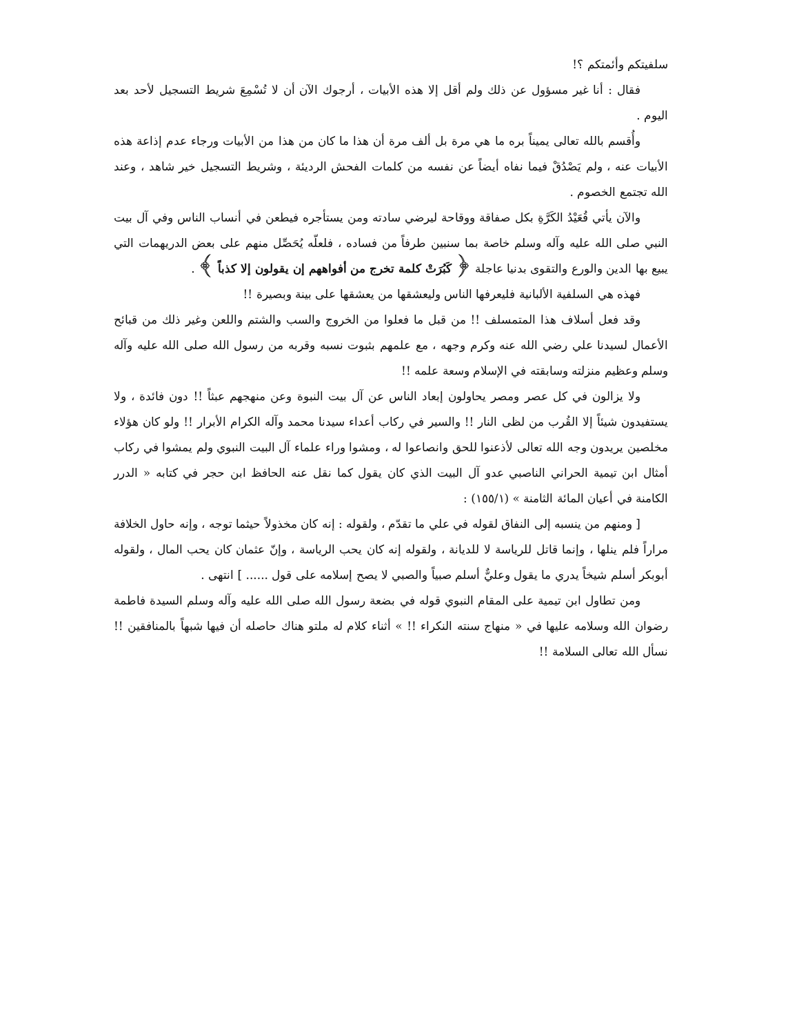سلفيتكم وأئمتكم ؟!
فقال : أنا غير مسؤول عن ذلك ولم أقل إلا هذه الأبيات ، أرجوك الآن أن لا تُسْمِعَ شريط التسجيل لأحد بعد اليوم .
وأُقسم بالله تعالى يميناً بره ما هي مرة بل ألف مرة أن هذا ما كان من هذا من الأبيات ورجاء عدم إذاعة هذه الأبيات عنه ، ولم يَصْدُقْ فيما نفاه أيضاً عن نفسه من كلمات الفحش الرديئة ، وشريط التسجيل خير شاهد ، وعند الله تجتمع الخصوم .
والآن يأتي قُعَيْدُ الكَرَّةِ بكل صفاقة ووقاحة ليرضي سادته ومن يستأجره فيطعن في أنساب الناس وفي آل بيت النبي صلى الله عليه وآله وسلم خاصة بما سنبين طرفاً من فساده ، فلعلّه يُحَصِّل منهم على بعض الدريهمات التي يبيع بها الدين والورع والتقوى بدنيا عاجلة ﴿ كَبُرَتْ كلمة تخرج من أفواههم إن يقولون إلا كذباً ﴾ .
فهذه هي السلفية الألبانية فليعرفها الناس وليعشقها من يعشقها على بينة وبصيرة !!
وقد فعل أسلاف هذا المتمسلف !! من قبل ما فعلوا من الخروج والسب والشتم واللعن وغير ذلك من قبائح الأعمال لسيدنا علي رضي الله عنه وكرم وجهه ، مع علمهم بثبوت نسبه وقربه من رسول الله صلى الله عليه وآله وسلم وعظيم منزلته وسابقته في الإسلام وسعة علمه !!
ولا يزالون في كل عصر ومصر يحاولون إبعاد الناس عن آل بيت النبوة وعن منهجهم عبثاً !! دون فائدة ، ولا يستفيدون شيئاً إلا القُرب من لظى النار !! والسير في ركاب أعداء سيدنا محمد وآله الكرام الأبرار !! ولو كان هؤلاء مخلصين يريدون وجه الله تعالى لأذعنوا للحق وانصاعوا له ، ومشوا وراء علماء آل البيت النبوي ولم يمشوا في ركاب أمثال ابن تيمية الحراني الناصبي عدو آل البيت الذي كان يقول كما نقل عنه الحافظ ابن حجر في كتابه « الدرر الكامنة في أعيان المائة الثامنة » (١٥٥/١) :
[ ومنهم من ينسبه إلى النفاق لقوله في علي ما تقدّم ، ولقوله : إنه كان مخذولاً حيثما توجه ، وإنه حاول الخلافة مراراً فلم ينلها ، وإنما قاتل للرياسة لا للديانة ، ولقوله إنه كان يحب الرياسة ، وإنّ عثمان كان يحب المال ، ولقوله أبوبكر أسلم شيخاً يدري ما يقول وعليٌّ أسلم صبياً والصبي لا يصح إسلامه على قول ...... ] انتهى .
ومن تطاول ابن تيمية على المقام النبوي قوله في بضعة رسول الله صلى الله عليه وآله وسلم السيدة فاطمة رضوان الله وسلامه عليها في « منهاج سنته النكراء !! » أثناء كلام له ملتو هناك حاصله أن فيها شبهاً بالمنافقين !! نسأل الله تعالى السلامة !!